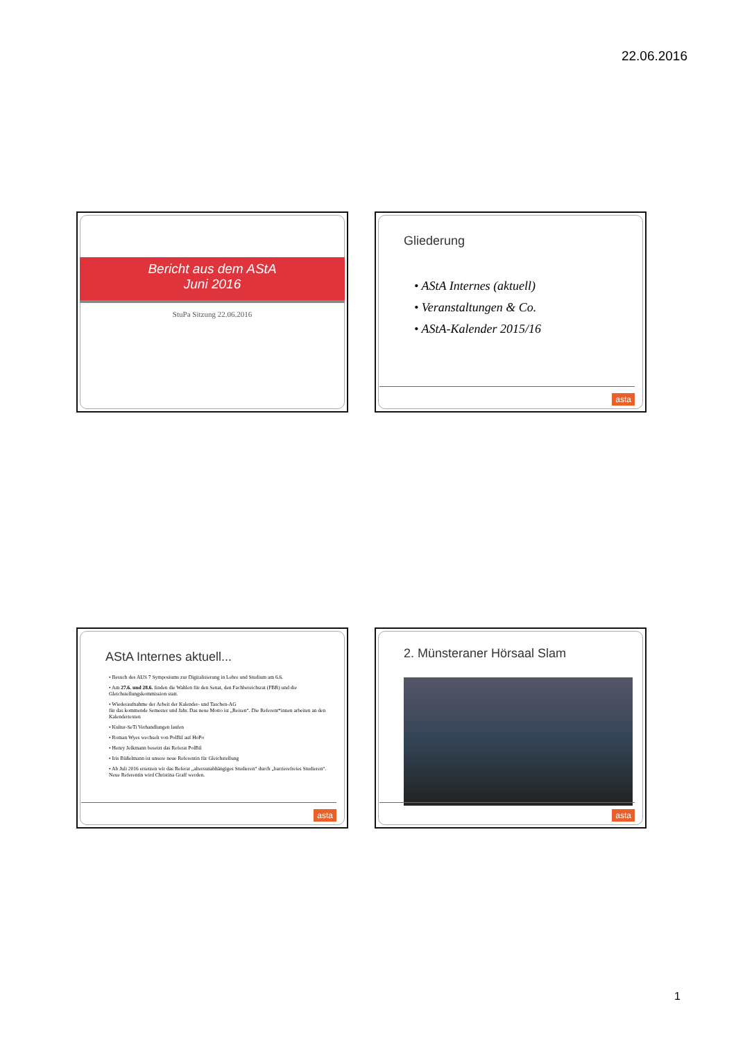22.06.2016
Bericht aus dem AStA
Juni 2016
StuPa Sitzung 22.06.2016
Gliederung
• AStA Internes (aktuell)
• Veranstaltungen & Co.
• AStA-Kalender 2015/16
asta
AStA Internes aktuell...
• Besuch des AUS 7 Symposiums zur Digitalisierung in Lehre und Studium am 6.6.
• Am 27.6. und 28.6. finden die Wahlen für den Senat, den Fachbereichsrat (FBR) und die Gleichstellungskommission statt.
• Wiederaufnahme der Arbeit der Kalender- und Taschen-AG
für das kommende Semester und Jahr. Das neue Motto ist „Reisen“. Die Referent*innen arbeiten an den Kalendertexten
• Kultur-SeTi Verhandlungen laufen
• Roman Wyes wechselt von PolBil auf HoPo
• Henry Jelkmann besetzt das Referat PolBil
• Iris Büßelmann ist unsere neue Referentin für Gleichstellung
• Ab Juli 2016 ersetzen wir das Referat „altersunabhängiges Studieren“ durch „barrierefreies Studieren“. Neue Referentin wird Christina Graff werden.
asta
2. Münsteraner Hörsaal Slam
asta
1